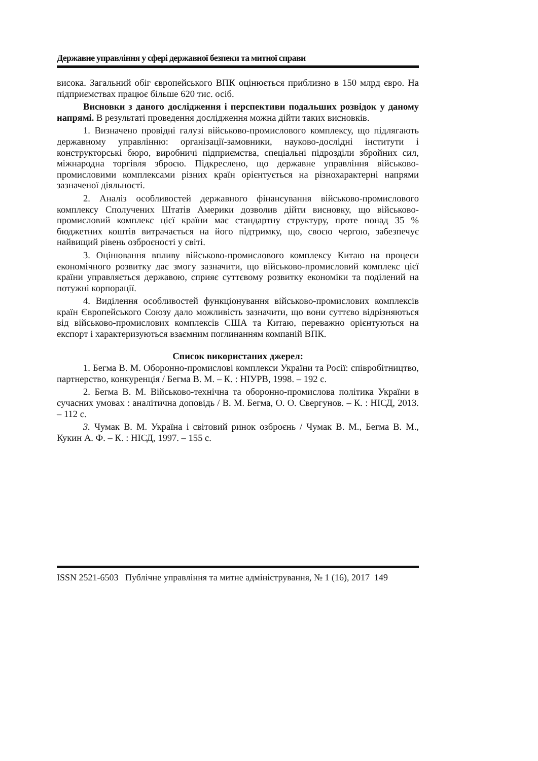Державне управління у сфері державної безпеки та митної справи
висока. Загальний обіг європейського ВПК оцінюється приблизно в 150 млрд євро. На підприємствах працює більше 620 тис. осіб.
Висновки з даного дослідження і перспективи подальших розвідок у даному напрямі. В результаті проведення дослідження можна дійти таких висновків.
1. Визначено провідні галузі військово-промислового комплексу, що підлягають державному управлінню: організації-замовники, науково-дослідні інститути і конструкторські бюро, виробничі підприємства, спеціальні підрозділи збройних сил, міжнародна торгівля зброєю. Підкреслено, що державне управління військово-промисловими комплексами різних країн орієнтується на різнохарактерні напрями зазначеної діяльності.
2. Аналіз особливостей державного фінансування військово-промислового комплексу Сполучених Штатів Америки дозволив дійти висновку, що військово-промисловий комплекс цієї країни має стандартну структуру, проте понад 35 % бюджетних коштів витрачається на його підтримку, що, своєю чергою, забезпечує найвищий рівень озброєності у світі.
3. Оцінювання впливу військово-промислового комплексу Китаю на процеси економічного розвитку дає змогу зазначити, що військово-промисловий комплекс цієї країни управляється державою, сприяє суттєвому розвитку економіки та поділений на потужні корпорації.
4. Виділення особливостей функціонування військово-промислових комплексів країн Європейського Союзу дало можливість зазначити, що вони суттєво відрізняються від військово-промислових комплексів США та Китаю, переважно орієнтуються на експорт і характеризуються взаємним поглинанням компаній ВПК.
Список використаних джерел:
1. Бегма В. М. Оборонно-промислові комплекси України та Росії: співробітництво, партнерство, конкуренція / Бегма В. М. – К. : НІУРВ, 1998. – 192 с.
2. Бегма В. М. Військово-технічна та оборонно-промислова політика України в сучасних умовах : аналітична доповідь / В. М. Бегма, О. О. Свергунов. – К. : НІСД, 2013. – 112 с.
3. Чумак В. М. Україна і світовий ринок озброєнь / Чумак В. М., Бегма В. М., Кукин А. Ф. – К. : НІСД, 1997. – 155 с.
ISSN 2521-6503 Публічне управління та митне адміністрування, № 1 (16), 2017 149